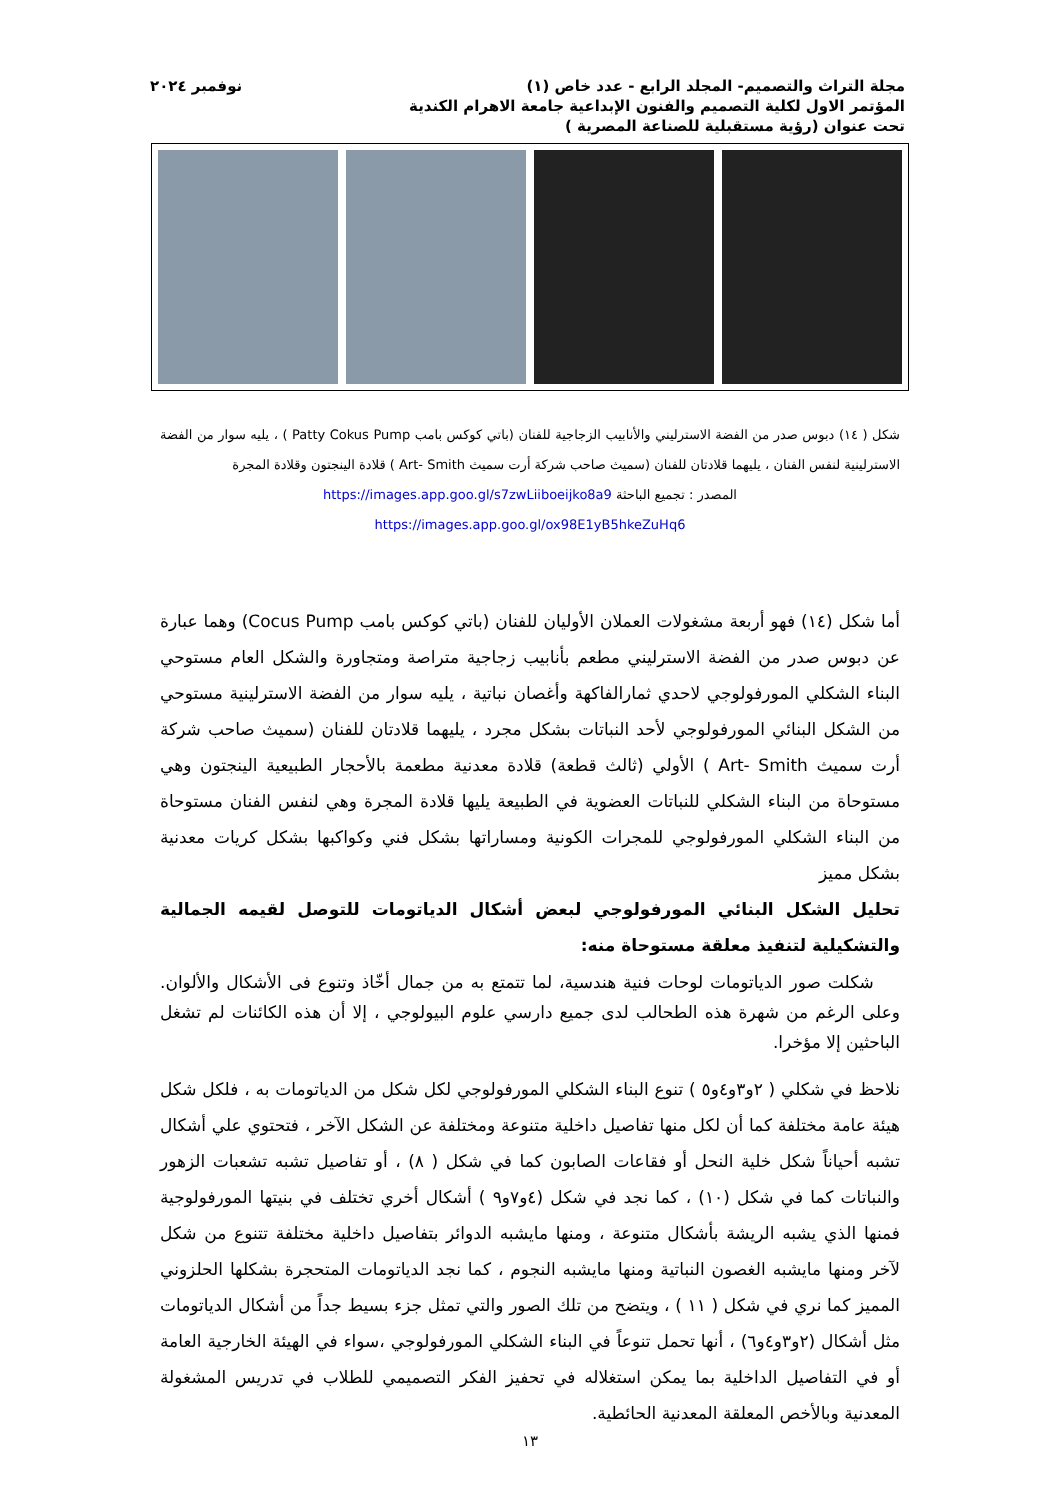مجلة التراث والتصميم- المجلد الرابع - عدد خاص (١) نوفمبر ٢٠٢٤
المؤتمر الاول لكلية التصميم والفنون الإبداعية جامعة الاهرام الكندية
تحت عنوان (رؤية مستقبلية للصناعة المصرية )
شكل ( ١٤) دبوس صدر من الفضة الاسترليني والأنابيب الزجاجية للفنان (باتي كوكس بامب Patty Cokus Pump ) ، يليه سوار من الفضة الاسترلينية لنفس الفنان ، يليهما قلادتان للفنان (سميث صاحب شركة أرت سميث Art- Smith ) قلادة الينجتون وقلادة المجرة
المصدر : تجميع الباحثة https://images.app.goo.gl/s7zwLiiboeijko8a9
https://images.app.goo.gl/ox98E1yB5hkeZuHq6
أما شكل (١٤) فهو أربعة مشغولات العملان الأوليان للفنان (باتي كوكس بامب Cocus Pump) وهما عبارة عن دبوس صدر من الفضة الاسترليني مطعم بأنابيب زجاجية متراصة ومتجاورة والشكل العام مستوحي البناء الشكلي المورفولوجي لاحدي ثمارالفاكهة وأغصان نباتية ، يليه سوار من الفضة الاسترلينية مستوحي من الشكل البنائي المورفولوجي لأحد النباتات بشكل مجرد ، يليهما قلادتان للفنان (سميث صاحب شركة أرت سميث Art- Smith ) الأولي (ثالث قطعة) قلادة معدنية مطعمة بالأحجار الطبيعية الينجتون وهي مستوحاة من البناء الشكلي للنباتات العضوية في الطبيعة يليها قلادة المجرة وهي لنفس الفنان مستوحاة من البناء الشكلي المورفولوجي للمجرات الكونية ومساراتها بشكل فني وكواكبها بشكل كريات معدنية بشكل مميز
تحليل الشكل البنائي المورفولوجي لبعض أشكال الدياتومات للتوصل لقيمه الجمالية والتشكيلية لتنفيذ معلقة مستوحاة منه:
شكلت صور الدياتومات لوحات فنية هندسية، لما تتمتع به من جمال أخّاذ وتنوع فى الأشكال والألوان. وعلى الرغم من شهرة هذه الطحالب لدى جميع دارسي علوم البيولوجي ، إلا أن هذه الكائنات لم تشغل الباحثين إلا مؤخرا.
نلاحظ في شكلي ( ٢و٣و٤و٥ ) تنوع البناء الشكلي المورفولوجي لكل شكل من الدياتومات به ، فلكل شكل هيئة عامة مختلفة كما أن لكل منها تفاصيل داخلية متنوعة ومختلفة عن الشكل الآخر ، فتحتوي علي أشكال تشبه أحياناً شكل خلية النحل أو فقاعات الصابون كما في شكل ( ٨) ، أو تفاصيل تشبه تشعبات الزهور والنباتات كما في شكل (١٠) ، كما نجد في شكل (٤و٧و٩ ) أشكال أخري تختلف في بنيتها المورفولوجية فمنها الذي يشبه الريشة بأشكال متنوعة ، ومنها مايشبه الدوائر بتفاصيل داخلية مختلفة تتنوع من شكل لآخر ومنها مايشبه الغصون النباتية ومنها مايشبه النجوم ، كما نجد الدياتومات المتحجرة بشكلها الحلزوني المميز كما نري في شكل ( ١١ ) ، ويتضح من تلك الصور والتي تمثل جزء بسيط جداً من أشكال الدياتومات مثل أشكال (٢و٣و٤و٦) ، أنها تحمل تنوعاً في البناء الشكلي المورفولوجي ،سواء في الهيئة الخارجية العامة أو في التفاصيل الداخلية بما يمكن استغلاله في تحفيز الفكر التصميمي للطلاب في تدريس المشغولة المعدنية وبالأخص المعلقة المعدنية الحائطية.
١٣